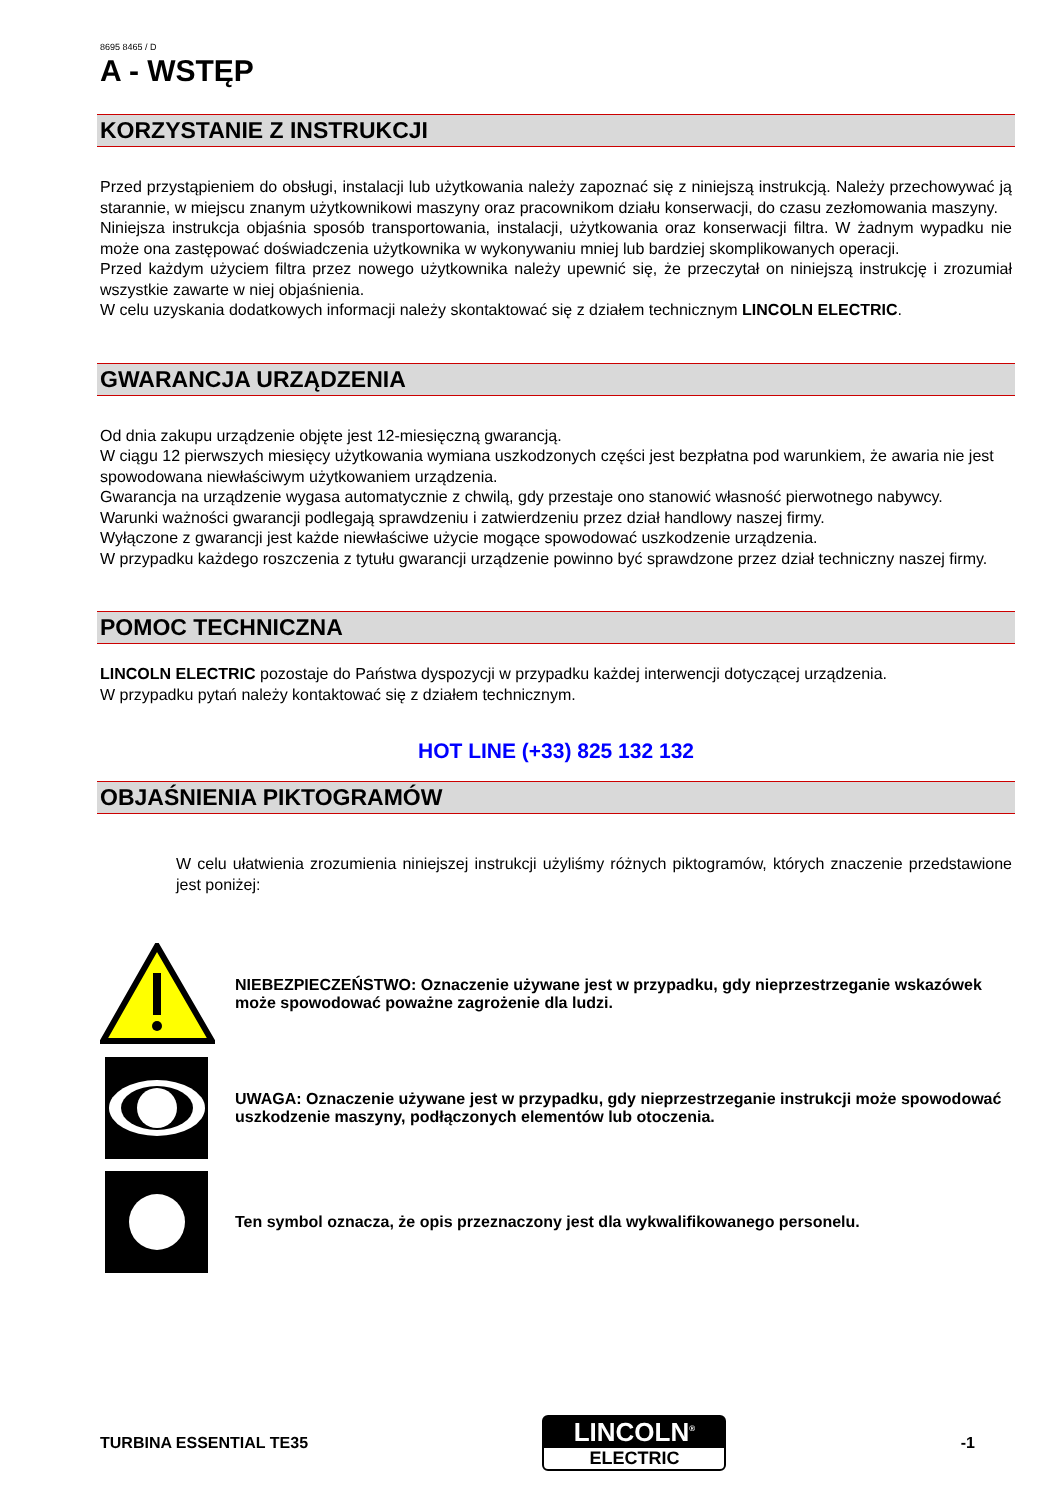8695 8465 / D
A - WSTĘP
KORZYSTANIE Z INSTRUKCJI
Przed przystąpieniem do obsługi, instalacji lub użytkowania należy zapoznać się z niniejszą instrukcją. Należy przechowywać ją starannie, w miejscu znanym użytkownikowi maszyny oraz pracownikom działu konserwacji, do czasu zezłomowania maszyny.
Niniejsza instrukcja objaśnia sposób transportowania, instalacji, użytkowania oraz konserwacji filtra. W żadnym wypadku nie może ona zastępować doświadczenia użytkownika w wykonywaniu mniej lub bardziej skomplikowanych operacji.
Przed każdym użyciem filtra przez nowego użytkownika należy upewnić się, że przeczytał on niniejszą instrukcję i zrozumiał wszystkie zawarte w niej objaśnienia.
W celu uzyskania dodatkowych informacji należy skontaktować się z działem technicznym LINCOLN ELECTRIC.
GWARANCJA URZĄDZENIA
Od dnia zakupu urządzenie objęte jest 12-miesięczną gwarancją.
W ciągu 12 pierwszych miesięcy użytkowania wymiana uszkodzonych części jest bezpłatna pod warunkiem, że awaria nie jest spowodowana niewłaściwym użytkowaniem urządzenia.
Gwarancja na urządzenie wygasa automatycznie z chwilą, gdy przestaje ono stanowić własność pierwotnego nabywcy.
Warunki ważności gwarancji podlegają sprawdzeniu i zatwierdzeniu przez dział handlowy naszej firmy.
Wyłączone z gwarancji jest każde niewłaściwe użycie mogące spowodować uszkodzenie urządzenia.
W przypadku każdego roszczenia z tytułu gwarancji urządzenie powinno być sprawdzone przez dział techniczny naszej firmy.
POMOC TECHNICZNA
LINCOLN ELECTRIC pozostaje do Państwa dyspozycji w przypadku każdej interwencji dotyczącej urządzenia.
W przypadku pytań należy kontaktować się z działem technicznym.
HOT LINE (+33) 825 132 132
OBJAŚNIENIA PIKTOGRAMÓW
W celu ułatwienia zrozumienia niniejszej instrukcji użyliśmy różnych piktogramów, których znaczenie przedstawione jest poniżej:
NIEBEZPIECZEŃSTWO: Oznaczenie używane jest w przypadku, gdy nieprzestrzeganie wskazówek może spowodować poważne zagrożenie dla ludzi.
UWAGA: Oznaczenie używane jest w przypadku, gdy nieprzestrzeganie instrukcji może spowodować uszkodzenie maszyny, podłączonych elementów lub otoczenia.
Ten symbol oznacza, że opis przeznaczony jest dla wykwalifikowanego personelu.
TURBINA ESSENTIAL TE35
LINCOLN<sup>®</sup>
ELECTRIC
-1